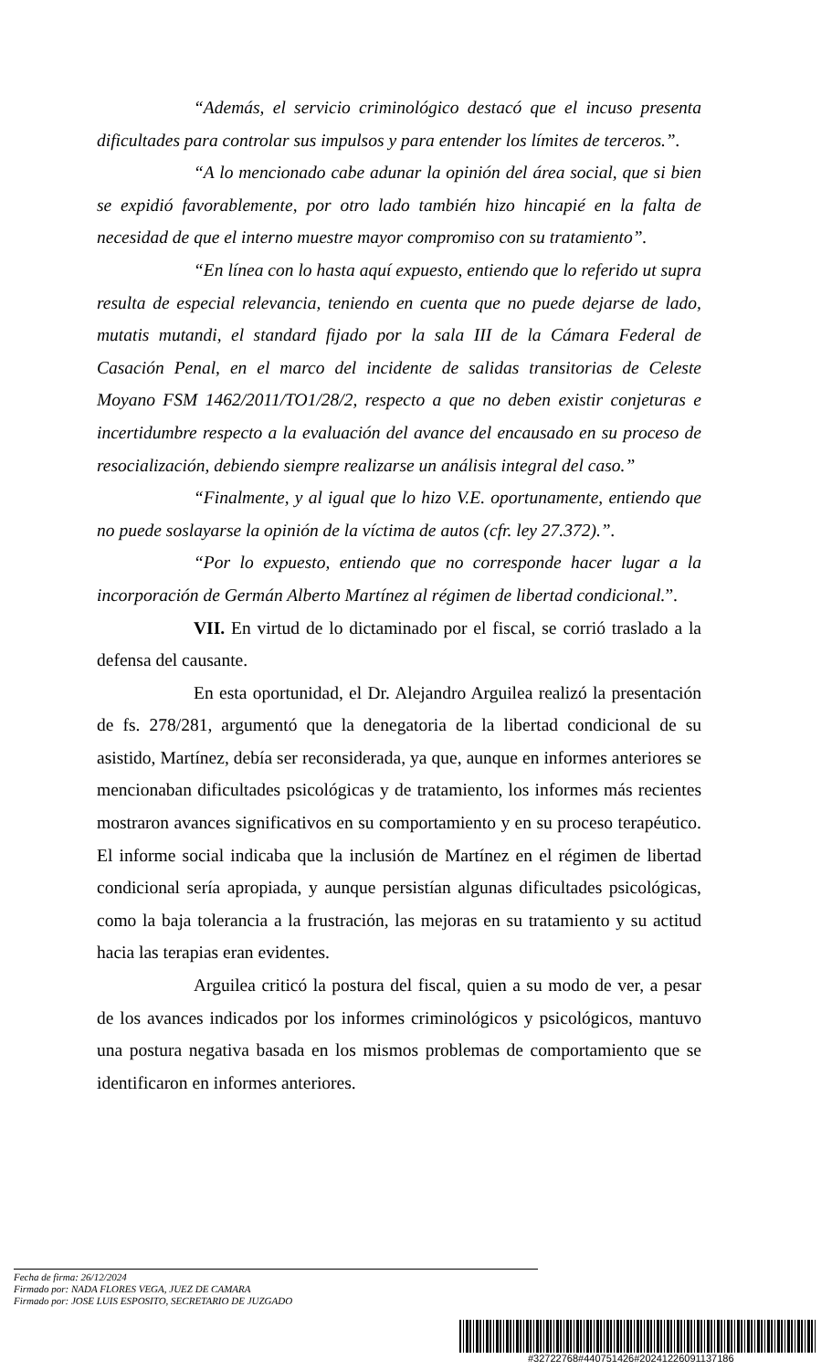“Además, el servicio criminológico destacó que el incuso presenta dificultades para controlar sus impulsos y para entender los límites de terceros.”.
“A lo mencionado cabe adunar la opinión del área social, que si bien se expidió favorablemente, por otro lado también hizo hincapié en la falta de necesidad de que el interno muestre mayor compromiso con su tratamiento”.
“En línea con lo hasta aquí expuesto, entiendo que lo referido ut supra resulta de especial relevancia, teniendo en cuenta que no puede dejarse de lado, mutatis mutandi, el standard fijado por la sala III de la Cámara Federal de Casación Penal, en el marco del incidente de salidas transitorias de Celeste Moyano FSM 1462/2011/TO1/28/2, respecto a que no deben existir conjeturas e incertidumbre respecto a la evaluación del avance del encausado en su proceso de resocialización, debiendo siempre realizarse un análisis integral del caso.”
“Finalmente, y al igual que lo hizo V.E. oportunamente, entiendo que no puede soslayarse la opinión de la víctima de autos (cfr. ley 27.372).”.
“Por lo expuesto, entiendo que no corresponde hacer lugar a la incorporación de Germán Alberto Martínez al régimen de libertad condicional.”.
VII. En virtud de lo dictaminado por el fiscal, se corrió traslado a la defensa del causante.
En esta oportunidad, el Dr. Alejandro Arguilea realizó la presentación de fs. 278/281, argumentó que la denegatoria de la libertad condicional de su asistido, Martínez, debía ser reconsiderada, ya que, aunque en informes anteriores se mencionaban dificultades psicológicas y de tratamiento, los informes más recientes mostraron avances significativos en su comportamiento y en su proceso terapéutico. El informe social indicaba que la inclusión de Martínez en el régimen de libertad condicional sería apropiada, y aunque persistían algunas dificultades psicológicas, como la baja tolerancia a la frustración, las mejoras en su tratamiento y su actitud hacia las terapias eran evidentes.
Arguilea criticó la postura del fiscal, quien a su modo de ver, a pesar de los avances indicados por los informes criminológicos y psicológicos, mantuvo una postura negativa basada en los mismos problemas de comportamiento que se identificaron en informes anteriores.
Fecha de firma: 26/12/2024
Firmado por: NADA FLORES VEGA, JUEZ DE CAMARA
Firmado por: JOSE LUIS ESPOSITO, SECRETARIO DE JUZGADO
#32722768#440751426#20241226091137186